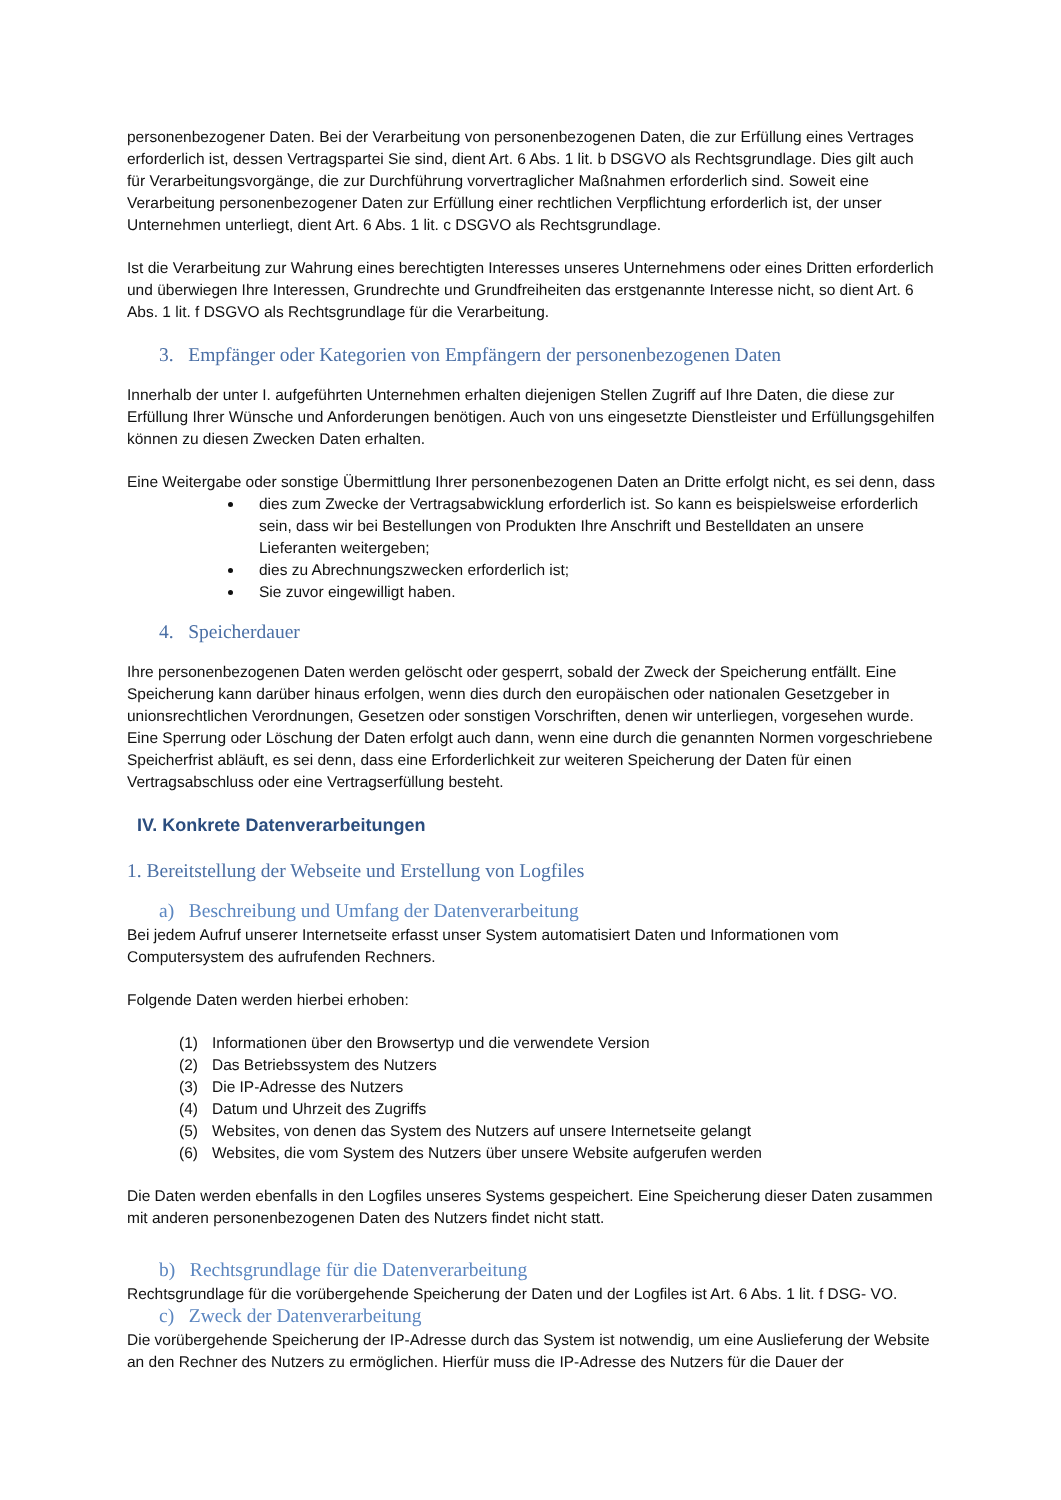personenbezogener Daten. Bei der Verarbeitung von personenbezogenen Daten, die zur Erfüllung eines Vertrages erforderlich ist, dessen Vertragspartei Sie sind, dient Art. 6 Abs. 1 lit. b DSGVO als Rechtsgrundlage. Dies gilt auch für Verarbeitungsvorgänge, die zur Durchführung vorvertraglicher Maßnahmen erforderlich sind. Soweit eine Verarbeitung personenbezogener Daten zur Erfüllung einer rechtlichen Verpflichtung erforderlich ist, der unser Unternehmen unterliegt, dient Art. 6 Abs. 1 lit. c DSGVO als Rechtsgrundlage.
Ist die Verarbeitung zur Wahrung eines berechtigten Interesses unseres Unternehmens oder eines Dritten erforderlich und überwiegen Ihre Interessen, Grundrechte und Grundfreiheiten das erstgenannte Interesse nicht, so dient Art. 6 Abs. 1 lit. f DSGVO als Rechtsgrundlage für die Verarbeitung.
3. Empfänger oder Kategorien von Empfängern der personenbezogenen Daten
Innerhalb der unter I. aufgeführten Unternehmen erhalten diejenigen Stellen Zugriff auf Ihre Daten, die diese zur Erfüllung Ihrer Wünsche und Anforderungen benötigen. Auch von uns eingesetzte Dienstleister und Erfüllungsgehilfen können zu diesen Zwecken Daten erhalten.
Eine Weitergabe oder sonstige Übermittlung Ihrer personenbezogenen Daten an Dritte erfolgt nicht, es sei denn, dass
dies zum Zwecke der Vertragsabwicklung erforderlich ist. So kann es beispielsweise erforderlich sein, dass wir bei Bestellungen von Produkten Ihre Anschrift und Bestelldaten an unsere Lieferanten weitergeben;
dies zu Abrechnungszwecken erforderlich ist;
Sie zuvor eingewilligt haben.
4. Speicherdauer
Ihre personenbezogenen Daten werden gelöscht oder gesperrt, sobald der Zweck der Speicherung entfällt. Eine Speicherung kann darüber hinaus erfolgen, wenn dies durch den europäischen oder nationalen Gesetzgeber in unionsrechtlichen Verordnungen, Gesetzen oder sonstigen Vorschriften, denen wir unterliegen, vorgesehen wurde. Eine Sperrung oder Löschung der Daten erfolgt auch dann, wenn eine durch die genannten Normen vorgeschriebene Speicherfrist abläuft, es sei denn, dass eine Erforderlichkeit zur weiteren Speicherung der Daten für einen Vertragsabschluss oder eine Vertragserfüllung besteht.
IV. Konkrete Datenverarbeitungen
1. Bereitstellung der Webseite und Erstellung von Logfiles
a) Beschreibung und Umfang der Datenverarbeitung
Bei jedem Aufruf unserer Internetseite erfasst unser System automatisiert Daten und Informationen vom Computersystem des aufrufenden Rechners.
Folgende Daten werden hierbei erhoben:
(1) Informationen über den Browsertyp und die verwendete Version
(2) Das Betriebssystem des Nutzers
(3) Die IP-Adresse des Nutzers
(4) Datum und Uhrzeit des Zugriffs
(5) Websites, von denen das System des Nutzers auf unsere Internetseite gelangt
(6) Websites, die vom System des Nutzers über unsere Website aufgerufen werden
Die Daten werden ebenfalls in den Logfiles unseres Systems gespeichert. Eine Speicherung dieser Daten zusammen mit anderen personenbezogenen Daten des Nutzers findet nicht statt.
b) Rechtsgrundlage für die Datenverarbeitung
Rechtsgrundlage für die vorübergehende Speicherung der Daten und der Logfiles ist Art. 6 Abs. 1 lit. f DSG- VO.
c) Zweck der Datenverarbeitung
Die vorübergehende Speicherung der IP-Adresse durch das System ist notwendig, um eine Auslieferung der Website an den Rechner des Nutzers zu ermöglichen. Hierfür muss die IP-Adresse des Nutzers für die Dauer der